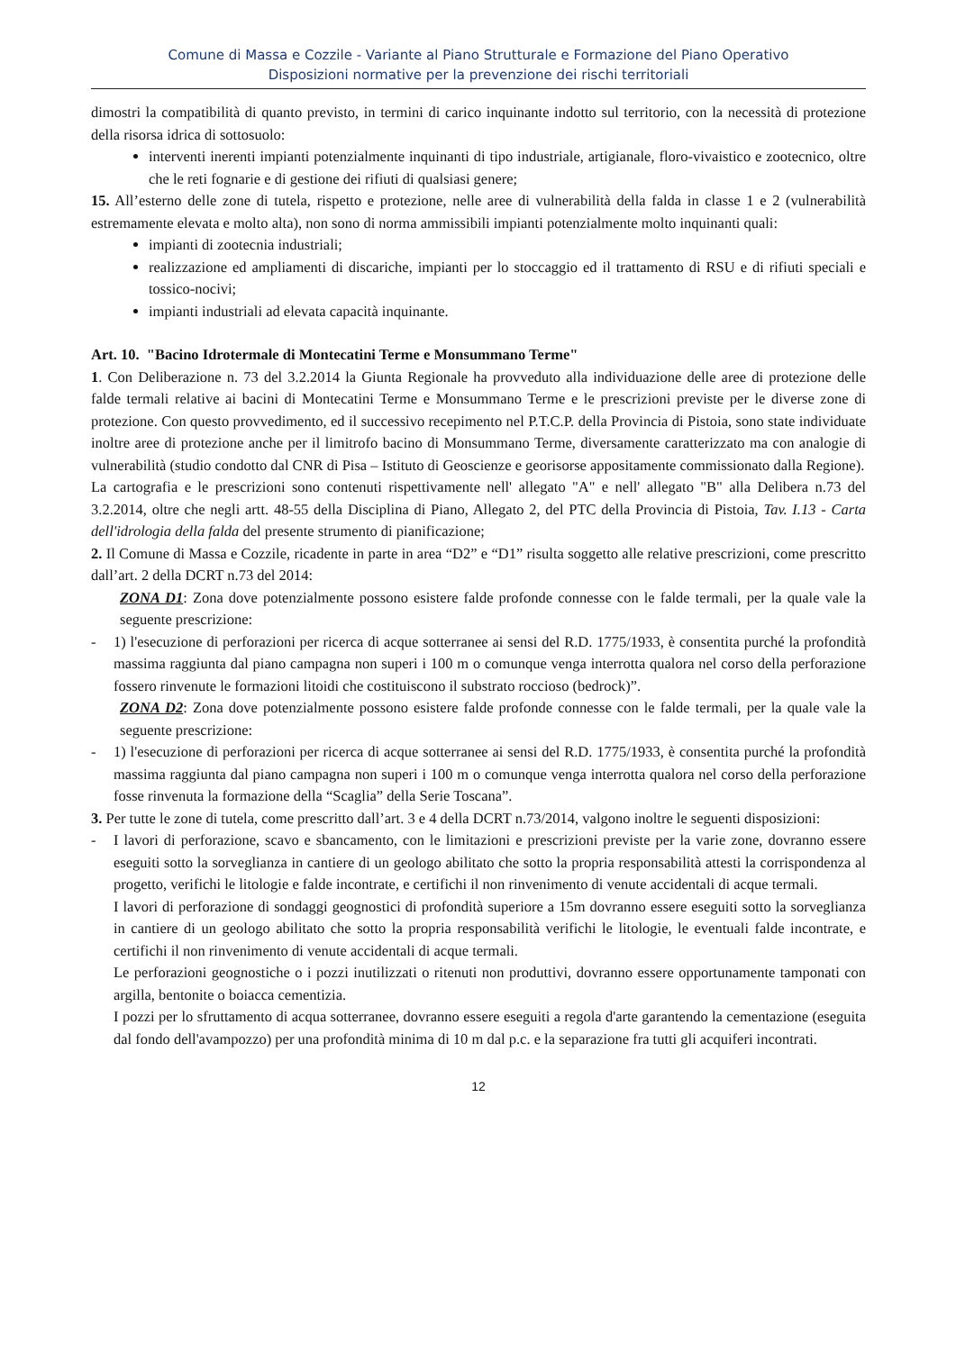Comune di Massa e Cozzile - Variante al Piano Strutturale e Formazione del Piano Operativo
Disposizioni normative per la prevenzione dei rischi territoriali
dimostri la compatibilità di quanto previsto, in termini di carico inquinante indotto sul territorio, con la necessità di protezione della risorsa idrica di sottosuolo:
interventi inerenti impianti potenzialmente inquinanti di tipo industriale, artigianale, floro-vivaistico e zootecnico, oltre che le reti fognarie e di gestione dei rifiuti di qualsiasi genere;
15. All’esterno delle zone di tutela, rispetto e protezione, nelle aree di vulnerabilità della falda in classe 1 e 2 (vulnerabilità estremamente elevata e molto alta), non sono di norma ammissibili impianti potenzialmente molto inquinanti quali:
impianti di zootecnia industriali;
realizzazione ed ampliamenti di discariche, impianti per lo stoccaggio ed il trattamento di RSU e di rifiuti speciali e tossico-nocivi;
impianti industriali ad elevata capacità inquinante.
Art. 10. "Bacino Idrotermale di Montecatini Terme e Monsummano Terme"
1. Con Deliberazione n. 73 del 3.2.2014 la Giunta Regionale ha provveduto alla individuazione delle aree di protezione delle falde termali relative ai bacini di Montecatini Terme e Monsummano Terme e le prescrizioni previste per le diverse zone di protezione. Con questo provvedimento, ed il successivo recepimento nel P.T.C.P. della Provincia di Pistoia, sono state individuate inoltre aree di protezione anche per il limitrofo bacino di Monsummano Terme, diversamente caratterizzato ma con analogie di vulnerabilità (studio condotto dal CNR di Pisa – Istituto di Geoscienze e georisorse appositamente commissionato dalla Regione).
La cartografia e le prescrizioni sono contenuti rispettivamente nell' allegato "A" e nell' allegato "B" alla Delibera n.73 del 3.2.2014, oltre che negli artt. 48-55 della Disciplina di Piano, Allegato 2, del PTC della Provincia di Pistoia, Tav. I.13 - Carta dell'idrologia della falda del presente strumento di pianificazione;
2. Il Comune di Massa e Cozzile, ricadente in parte in area “D2” e “D1” risulta soggetto alle relative prescrizioni, come prescritto dall’art. 2 della DCRT n.73 del 2014:
ZONA D1: Zona dove potenzialmente possono esistere falde profonde connesse con le falde termali, per la quale vale la seguente prescrizione:
- 1) l'esecuzione di perforazioni per ricerca di acque sotterranee ai sensi del R.D. 1775/1933, è consentita purché la profondità massima raggiunta dal piano campagna non superi i 100 m o comunque venga interrotta qualora nel corso della perforazione fossero rinvenute le formazioni litoidi che costituiscono il substrato roccioso (bedrock)”.
ZONA D2: Zona dove potenzialmente possono esistere falde profonde connesse con le falde termali, per la quale vale la seguente prescrizione:
- 1) l'esecuzione di perforazioni per ricerca di acque sotterranee ai sensi del R.D. 1775/1933, è consentita purché la profondità massima raggiunta dal piano campagna non superi i 100 m o comunque venga interrotta qualora nel corso della perforazione fosse rinvenuta la formazione della “Scaglia” della Serie Toscana”.
3. Per tutte le zone di tutela, come prescritto dall’art. 3 e 4 della DCRT n.73/2014, valgono inoltre le seguenti disposizioni:
- I lavori di perforazione, scavo e sbancamento, con le limitazioni e prescrizioni previste per la varie zone, dovranno essere eseguiti sotto la sorveglianza in cantiere di un geologo abilitato che sotto la propria responsabilità attesti la corrispondenza al progetto, verifichi le litologie e falde incontrate, e certifichi il non rinvenimento di venute accidentali di acque termali.
I lavori di perforazione di sondaggi geognostici di profondità superiore a 15m dovranno essere eseguiti sotto la sorveglianza in cantiere di un geologo abilitato che sotto la propria responsabilità verifichi le litologie, le eventuali falde incontrate, e certifichi il non rinvenimento di venute accidentali di acque termali.
Le perforazioni geognostiche o i pozzi inutilizzati o ritenuti non produttivi, dovranno essere opportunamente tamponati con argilla, bentonite o boiacca cementizia.
I pozzi per lo sfruttamento di acqua sotterranee, dovranno essere eseguiti a regola d'arte garantendo la cementazione (eseguita dal fondo dell'avampozzo) per una profondità minima di 10 m dal p.c. e la separazione fra tutti gli acquiferi incontrati.
12